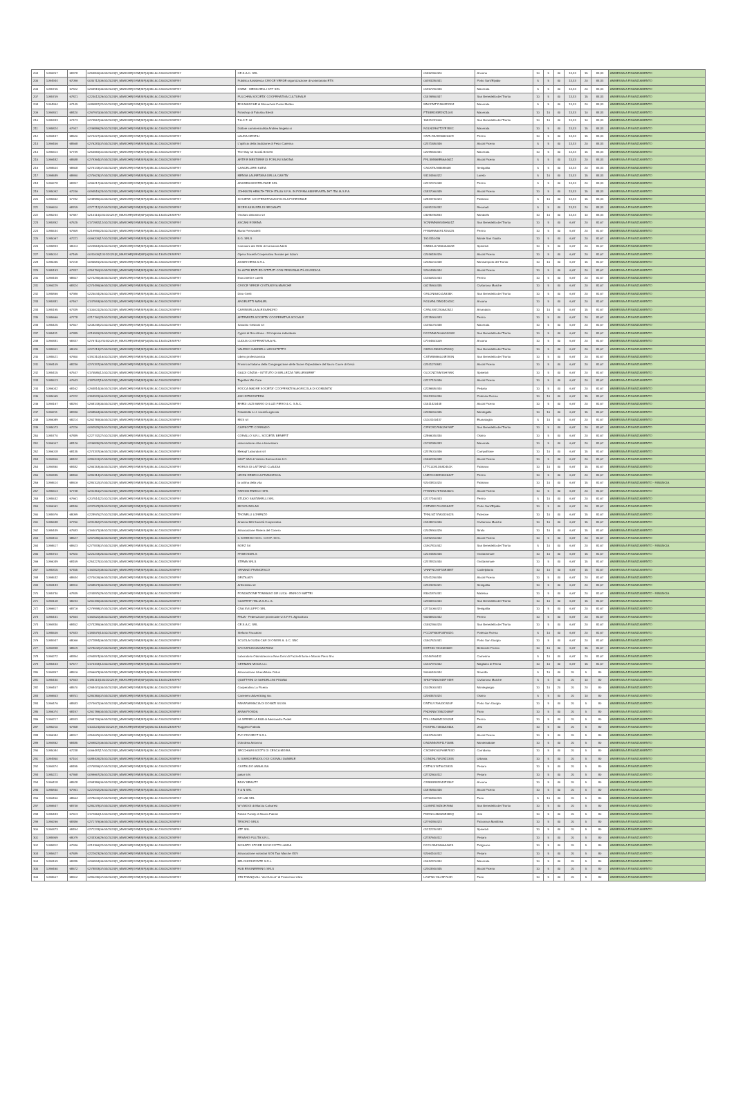| 204 | 1096257 | 68378 | 0259805/04/03/2024/R_MARCHE/GRM/SIP/A/380.50.130/2023/SIP/97 | CE.S.A.C. SRL | 01552360420 | Ancona | 10 | 5 | 40 | 13,33 | 15 | 83,33 | AMMESSA A FINANZIAMENTO |
| 205 | 1094944 | 67096 | 0030712/09/01/2024/R_MARCHE/GRM/SIP/A/380.50.130/2023/SIP/97 | Pubblica Assistenza CROCE VERDE organizzazione di volontariato ETS | 00393280441 | Porto Sant'Elpidio | 5 | 5 | 40 | 13,33 | 20 | 83,33 | AMMESSA A FINANZIAMENTO |
| 206 | 1095705 | 67822 | 0263919/05/03/2024/R_MARCHE/GRM/SIP/A/380.50.130/2023/SIP/97 | IOMMI - MENICHELLI STP SRL | 01967290436 | Macerata | 5 | 5 | 40 | 13,33 | 20 | 83,33 | AMMESSA A FINANZIAMENTO |
| 207 | 1095709 | 67821 | 0224012/26/02/2024/R_MARCHE/GRM/SIP/A/380.50.130/2023/SIP/97 | PULCHRA SOCIETA' COOPERATIVA CULTURALE | 01576860447 | San Benedetto del Tronto | 10 | 5 | 40 | 13,33 | 15 | 83,33 | AMMESSA A FINANZIAMENTO |
| 208 | 1094994 | 67149 | 0085887/22/01/2024/R_MARCHE/GRM/SIP/A/380.50.130/2023/SIP/97 | EDILMARCHE di Monachesi Paolo Matteo | MNCPMT71M02E783J | Macerata | 5 | 5 | 40 | 13,33 | 20 | 83,33 | AMMESSA A FINANZIAMENTO |
| 209 | 1096301 | 68420 | 0267970/05/03/2024/R_MARCHE/GRM/SIP/A/380.50.130/2023/SIP/97 | Fotoshop di Fatusha Blerdi | FTSBRD83E29Z100G | Macerata | 10 | 10 | 40 | 13,33 | 10 | 83,33 | AMMESSA A FINANZIAMENTO |
| 210 | 1095333 | 67473 | 0274557/06/03/2024/R_MARCHE/GRM/SIP/A/380.50.130/2023/SIP/97 | T.A.C.T. srl | 15821231006 | San Benedetto del Tronto | 10 | 10 | 40 | 13,33 | 10 | 83,33 | AMMESSA A FINANZIAMENTO |
| 211 | 1095824 | 67947 | 0246886/29/02/2024/R_MARCHE/GRM/SIP/A/380.50.130/2023/SIP/97 | Dottore commercialista Andrea Angelucci | NGLNDR67T27E783C | Macerata | 10 | 5 | 40 | 13,33 | 15 | 83,33 | AMMESSA A FINANZIAMENTO |
| 212 | 1096437 | 68520 | 0274227/06/03/2024/R_MARCHE/GRM/SIP/A/380.50.130/2023/SIP/97 | LAURA GENTILI | GNTLRA78H65D542R | Fermo | 10 | 5 | 40 | 13,33 | 15 | 83,33 | AMMESSA A FINANZIAMENTO |
| 213 | 1096456 | 68568 | 0276281/07/03/2024/R_MARCHE/GRM/SIP/A/380.50.130/2023/SIP/97 | L'opificio della tradizione di Pesci Caterina | 02371580446 | Ascoli Piceno | 5 | 5 | 40 | 13,33 | 20 | 83,33 | AMMESSA A FINANZIAMENTO |
| 214 | 1095614 | 67739 | 0254659/01/03/2024/R_MARCHE/GRM/SIP/A/380.50.130/2023/SIP/97 | The Way srl Socità Benefit | 02099640431 | Macerata | 10 | 5 | 40 | 13,33 | 15 | 83,33 | AMMESSA A FINANZIAMENTO |
| 215 | 1096482 | 68588 | 0279364/07/03/2024/R_MARCHE/GRM/SIP/A/380.50.130/2023/SIP/97 | ARTE E MESTIERE DI FORLINI SIMONA | FRLSMN68E56A462Z | Ascoli Piceno | 5 | 5 | 40 | 13,33 | 20 | 83,33 | AMMESSA A FINANZIAMENTO |
| 216 | 1096504 | 68608 | 0276143/07/03/2024/R_MARCHE/GRM/SIP/A/380.50.130/2023/SIP/97 | CANCELLIERI KATIA | CNCKTA76B59I608I | Senigallia | 5 | 5 | 40 | 13,33 | 20 | 83,33 | AMMESSA A FINANZIAMENTO |
| 217 | 1096589 | 68690 | 0275623/07/03/2024/R_MARCHE/GRM/SIP/A/380.50.130/2023/SIP/97 | MENSA LAURETANA DELLA CARITA' | 93134460422 | Loreto | 5 | 10 | 40 | 13,33 | 15 | 83,33 | AMMESSA A FINANZIAMENTO |
| 218 | 1096278 | 68397 | 0265217/05/03/2024/R_MARCHE/GRM/SIP/A/380.50.130/2023/SIP/97 | ANDREA MONTELPARE SRL | 02372970448 | Fermo | 5 | 5 | 40 | 13,33 | 20 | 83,33 | AMMESSA A FINANZIAMENTO |
| 219 | 1095092 | 67246 | 0094515/24/01/2024/R_MARCHE/GRM/SIP/A/380.50.130/2023/SIP/97 | JOHNSON HEALTH TECH ITALIA S.P.A. IN FORMA ABBREVIATA JHT ITALIA S.P.A. | 01837060449 | Ascoli Piceno | 10 | 5 | 40 | 13,33 | 15 | 83,33 | AMMESSA A FINANZIAMENTO |
| 220 | 1095662 | 67782 | 0248985/01/03/2024/R_MARCHE/GRM/SIP/A/380.50.130/2023/SIP/97 | SOCIETA' COOPERATIVA AGRICOLA FORESTALE | 02833730423 | Fabriano | 5 | 10 | 40 | 13,33 | 15 | 83,33 | AMMESSA A FINANZIAMENTO |
| 221 | 1096610 | 68709 | 0277712/07/03/2024/R_MARCHE/GRM/SIP/A/380.50.130/2023/SIP/97 | IRCER ASSUNTA DI RECANATI | 00091240432 | Recanati | 5 | 5 | 40 | 13,33 | 20 | 83,33 | AMMESSA A FINANZIAMENTO |
| 222 | 1095244 | 67387 | 0214114/22/02/2024/R_MARCHE/GRM/SIP/A/380.50.130/2023/SIP/97 | Onofaro Antonino srl | 03095780833 | Mondolfo | 10 | 10 | 40 | 13,33 | 10 | 83,33 | AMMESSA A FINANZIAMENTO |
| 223 | 1095392 | 67525 | 0171982/12/02/2024/R_MARCHE/GRM/SIP/A/380.50.130/2023/SIP/97 | ASCANI ROMINA | SCNRMN69S45H501Z | San Benedetto del Tronto | 10 | 5 | 40 | 6,67 | 20 | 81,67 | AMMESSA A FINANZIAMENTO |
| 224 | 1095534 | 67659 | 0219995/24/02/2024/R_MARCHE/GRM/SIP/A/380.50.130/2023/SIP/97 | Mario Piersantelli | PRSMRA64R17D542S | Fermo | 10 | 5 | 40 | 6,67 | 20 | 81,67 | AMMESSA A FINANZIAMENTO |
| 225 | 1095067 | 67221 | 0066209/17/01/2024/R_MARCHE/GRM/SIP/A/380.50.130/2023/SIP/97 | B.G. SRLS | 1914310436 | Monte San Giusto | 10 | 5 | 40 | 6,67 | 20 | 81,67 | AMMESSA A FINANZIAMENTO |
| 226 | 1095893 | 68014 | 0224553/26/02/2024/R_MARCHE/GRM/SIP/A/380.50.130/2023/SIP/97 | Camaioni dal 1930 di Camaioni Adele | CMNDLA72B60A462M | Spinetoli | 10 | 5 | 40 | 6,67 | 20 | 81,67 | AMMESSA A FINANZIAMENTO |
| 227 | 1095014 | 67169 | 0041005/11/01/2024/R_MARCHE/GRM/SIP/A/380.50.130/2023/SIP/97 | Opera Società Cooperativa Sociale per Azioni | 02036180426 | Ascoli Piceno | 10 | 5 | 40 | 6,67 | 20 | 81,67 | AMMESSA A FINANZIAMENTO |
| 228 | 1095065 | 67218 | 0095581/24/01/2024/R_MARCHE/GRM/SIP/A/380.50.130/2023/SIP/97 | ASSIRIVIERA S.R.L. | 02480210448 | Monsampolo del Tronto | 10 | 10 | 40 | 6,67 | 15 | 81,67 | AMMESSA A FINANZIAMENTO |
| 229 | 1095193 | 67337 | 0254790/01/03/2024/R_MARCHE/GRM/SIP/A/380.50.130/2023/SIP/97 | 10-ALTRI ENTI ED ISTITUTI CON PERSONALITà GIURIDICA | 92004980444 | Ascoli Piceno | 10 | 5 | 40 | 6,67 | 20 | 81,67 | AMMESSA A FINANZIAMENTO |
| 230 | 1096446 | 68557 | 0274295/06/03/2024/R_MARCHE/GRM/SIP/A/380.50.130/2023/SIP/97 | finocchietti e carelli | 01350820443 | Fermo | 10 | 5 | 40 | 6,67 | 20 | 81,67 | AMMESSA A FINANZIAMENTO |
| 231 | 1096229 | 68324 | 0274499/06/03/2024/R_MARCHE/GRM/SIP/A/380.50.130/2023/SIP/97 | CROCE VERDE CIVITANOVA MARCHE | 00275600435 | Civitanova Marche | 10 | 5 | 40 | 6,67 | 20 | 81,67 | AMMESSA A FINANZIAMENTO |
| 232 | 1095866 | 67986 | 0225044/26/02/2024/R_MARCHE/GRM/SIP/A/380.50.130/2023/SIP/97 | Dino Grelli | GRLDNI56C01A335K | San Benedetto del Tronto | 10 | 5 | 40 | 6,67 | 20 | 81,67 | AMMESSA A FINANZIAMENTO |
| 233 | 1095381 | 67467 | 0147593/05/02/2024/R_MARCHE/GRM/SIP/A/380.50.130/2023/SIP/97 | ANGELETTI MANUEL | NGLMNL78M24C615C | Ancona | 10 | 5 | 40 | 6,67 | 20 | 81,67 | AMMESSA A FINANZIAMENTO |
| 234 | 1095195 | 67339 | 0100001/25/01/2024/R_MARCHE/GRM/SIP/A/380.50.130/2023/SIP/97 | CARINGELLA ALESSANDRO | CRNLSN72S06A252J | Amandola | 10 | 10 | 40 | 6,67 | 15 | 81,67 | AMMESSA A FINANZIAMENTO |
| 235 | 1095666 | 67778 | 0217760/23/02/2024/R_MARCHE/GRM/SIP/A/380.50.130/2023/SIP/97 | ARTEMISTA SOCIETA' COOPERATIVA SOCIALE | 02275900443 | Fermo | 10 | 5 | 40 | 6,67 | 20 | 81,67 | AMMESSA A FINANZIAMENTO |
| 236 | 1095425 | 67557 | 0208248/21/02/2024/R_MARCHE/GRM/SIP/A/380.50.130/2023/SIP/97 | Sanatrix Gestioni srl | 01490070438 | Macerata | 10 | 5 | 40 | 6,67 | 20 | 81,67 | AMMESSA A FINANZIAMENTO |
| 237 | 1095411 | 67389 | 0219926/24/02/2024/R_MARCHE/GRM/SIP/A/380.50.130/2023/SIP/97 | Cypris di Ricci Anna - DI Impresa individuale | RCCNNA76L66G920W | San Benedetto del Tronto | 10 | 5 | 40 | 6,67 | 20 | 81,67 | AMMESSA A FINANZIAMENTO |
| 238 | 1096381 | 68337 | 0276711/07/03/2024/R_MARCHE/GRM/SIP/A/380.50.130/2023/SIP/97 | LUDUS COOPERATIVA A RL | 07164551009 | Ancona | 10 | 5 | 40 | 6,67 | 20 | 81,67 | AMMESSA A FINANZIAMENTO |
| 239 | 1095901 | 68020 | 0227213/27/02/2024/R_MARCHE/GRM/SIP/A/380.50.130/2023/SIP/97 | VALERIO GABRIELLI ARCHITETTO | GBRVLR55D10F591Q | San Benedetto del Tronto | 10 | 5 | 40 | 6,67 | 20 | 81,67 | AMMESSA A FINANZIAMENTO |
| 240 | 1095521 | 67650 | 0191310/16/02/2024/R_MARCHE/GRM/SIP/A/380.50.130/2023/SIP/97 | Libero professionista | CSTMSM66L04E783N | San Benedetto del Tronto | 10 | 5 | 40 | 6,67 | 20 | 81,67 | AMMESSA A FINANZIAMENTO |
| 241 | 1096109 | 68236 | 0270337/06/03/2024/R_MARCHE/GRM/SIP/A/380.50.130/2023/SIP/97 | Provincia Italiana della Congregazione delle Suore Ospedaliere del Sacro Cuore di Gesù | 02341270581 | Ascoli Piceno | 10 | 5 | 40 | 6,67 | 20 | 81,67 | AMMESSA A FINANZIAMENTO |
| 242 | 1095415 | 67547 | 0175585/12/02/2024/R_MARCHE/GRM/SIP/A/380.50.130/2023/SIP/97 | GALDI CINZIA – ISTITUTO DI BELLEZZA "BELLESSERE" | GLDCNZ75M70H769X | Spinetoli | 10 | 5 | 40 | 6,67 | 20 | 81,67 | AMMESSA A FINANZIAMENTO |
| 243 | 1095513 | 67643 | 0187537/15/02/2024/R_MARCHE/GRM/SIP/A/380.50.130/2023/SIP/97 | Together We Care | 02277120446 | Ascoli Piceno | 10 | 5 | 40 | 6,67 | 20 | 81,67 | AMMESSA A FINANZIAMENTO |
| 244 | 1096042 | 68162 | 0263814/05/03/2024/R_MARCHE/GRM/SIP/A/380.50.130/2023/SIP/97 | ROCCA MADRE SOCIETA' COOPERATIVA AGRICOLA DI COMUNITA' | 02286580440 | Pedaso | 10 | 5 | 40 | 6,67 | 20 | 81,67 | AMMESSA A FINANZIAMENTO |
| 245 | 1095069 | 67222 | 0153931/06/02/2024/R_MARCHE/GRM/SIP/A/380.50.130/2023/SIP/97 | ASD RITMOSFERA | 91013200430 | Potenza Picena | 10 | 10 | 40 | 6,67 | 15 | 81,67 | AMMESSA A FINANZIAMENTO |
| 246 | 1096167 | 68294 | 0268143/05/03/2024/R_MARCHE/GRM/SIP/A/380.50.130/2023/SIP/97 | EREDI LUZI MARIO DI LUZI PIERO & C. S.N.C. | 01511420448 | Ascoli Piceno | 10 | 5 | 40 | 6,67 | 20 | 81,67 | AMMESSA A FINANZIAMENTO |
| 247 | 1096211 | 68336 | 0268564/05/03/2024/R_MARCHE/GRM/SIP/A/380.50.130/2023/SIP/97 | Patasibilla s.r.l. società agricola | 02286200445 | Montegallo | 10 | 10 | 40 | 6,67 | 15 | 81,67 | AMMESSA A FINANZIAMENTO |
| 248 | 1096089 | 68214 | 0262759/05/03/2024/R_MARCHE/GRM/SIP/A/380.50.130/2023/SIP/97 | MGS srl | 01104140437 | Esanatoglia | 5 | 10 | 40 | 6,67 | 20 | 81,67 | AMMESSA A FINANZIAMENTO |
| 249 | 1095073 | 67226 | 0092929/24/01/2024/R_MARCHE/GRM/SIP/A/380.50.130/2023/SIP/97 | CAPRIOTTI CORRADO | CPRCRD79B02H769T | San Benedetto del Tronto | 10 | 5 | 40 | 6,67 | 20 | 81,67 | AMMESSA A FINANZIAMENTO |
| 250 | 1095770 | 67889 | 0227742/27/02/2024/R_MARCHE/GRM/SIP/A/380.50.130/2023/SIP/97 | CORALLO S.R.L. SOCIETA' BENEFIT | 02866030430 | Osimo | 10 | 5 | 40 | 6,67 | 20 | 81,67 | AMMESSA A FINANZIAMENTO |
| 251 | 1096007 | 68126 | 0246845/29/02/2024/R_MARCHE/GRM/SIP/A/380.50.130/2023/SIP/97 | associazione cibo e benessere | 01792980433 | Macerata | 10 | 5 | 40 | 6,67 | 20 | 81,67 | AMMESSA A FINANZIAMENTO |
| 252 | 1096018 | 68135 | 0274337/06/03/2024/R_MARCHE/GRM/SIP/A/380.50.130/2023/SIP/97 | Mekopf Laboratori srl | 02379010446 | Campofilone | 10 | 10 | 40 | 6,67 | 15 | 81,67 | AMMESSA A FINANZIAMENTO |
| 253 | 1096306 | 68422 | 0280201/07/03/2024/R_MARCHE/GRM/SIP/A/380.50.130/2023/SIP/97 | HALT SAS di Valerio Borzacchini & C. | 01562240448 | Ascoli Piceno | 10 | 5 | 40 | 6,67 | 20 | 81,67 | AMMESSA A FINANZIAMENTO |
| 254 | 1096360 | 68482 | 0265153/05/03/2024/R_MARCHE/GRM/SIP/A/380.50.130/2023/SIP/97 | HORUS DI LATTANZI CLAUDIA | LTTCLD81D58D451K | Fabriano | 10 | 10 | 40 | 6,67 | 15 | 81,67 | AMMESSA A FINANZIAMENTO |
| 255 | 1096335 | 68456 | 0280314/07/03/2024/R_MARCHE/GRM/SIP/A/380.50.130/2023/SIP/97 | LEONI REBECCA FRANCESCA | LNERCC88R44D542T | Fermo | 10 | 5 | 40 | 6,67 | 20 | 81,67 | AMMESSA A FINANZIAMENTO |
| 256 | 1096514 | 68616 | 0280102/07/03/2024/R_MARCHE/GRM/SIP/A/380.50.130/2023/SIP/97 | la collina della vita | 92043810420 | Fabriano | 10 | 10 | 40 | 6,67 | 15 | 81,67 | AMMESSA A FINANZIAMENTO - RINUNCIA |
| 257 | 1095613 | 67738 | 0231351/27/02/2024/R_MARCHE/GRM/SIP/A/380.50.130/2023/SIP/97 | PARISSI ENRICO SPA | PRSNRC75T09A462C | Ascoli Piceno | 10 | 5 | 40 | 6,67 | 20 | 81,67 | AMMESSA A FINANZIAMENTO |
| 258 | 1095532 | 67661 | 0207514/21/02/2024/R_MARCHE/GRM/SIP/A/380.50.130/2023/SIP/97 | STUDIO SANTARELLI SRL | 02177160443 | Fermo | 5 | 10 | 40 | 6,67 | 20 | 81,67 | AMMESSA A FINANZIAMENTO |
| 259 | 1096061 | 68186 | 0237578/28/02/2024/R_MARCHE/GRM/SIP/A/380.50.130/2023/SIP/97 | MCSOUNDLAB | CSTMRC73L28D542Z | Porto Sant'Elpidio | 10 | 5 | 40 | 6,67 | 20 | 81,67 | AMMESSA A FINANZIAMENTO |
| 260 | 1095976 | 68099 | 0228975/27/02/2024/R_MARCHE/GRM/SIP/A/380.50.130/2023/SIP/97 | TRONELLI LORENZO | TRNLNZ77M01D542S | Falerone | 10 | 10 | 40 | 6,67 | 15 | 81,67 | AMMESSA A FINANZIAMENTO |
| 261 | 1095638 | 67760 | 0231452/27/02/2024/R_MARCHE/GRM/SIP/A/380.50.130/2023/SIP/97 | Arianna Bitti Società Cooperativa | 01948210446 | Civitanova Marche | 10 | 10 | 40 | 6,67 | 15 | 81,67 | AMMESSA A FINANZIAMENTO |
| 262 | 1095449 | 67583 | 0164071/08/02/2024/R_MARCHE/GRM/SIP/A/380.50.130/2023/SIP/97 | Associazione Riviera del Conero | 02029900426 | Sirolo | 10 | 10 | 40 | 6,67 | 15 | 81,67 | AMMESSA A FINANZIAMENTO |
| 263 | 1096410 | 68527 | 0267085/05/03/2024/R_MARCHE/GRM/SIP/A/380.50.130/2023/SIP/97 | IL SORRISO SOC. COOP. SOC. | 01992200442 | Ascoli Piceno | 10 | 5 | 40 | 6,67 | 20 | 81,67 | AMMESSA A FINANZIAMENTO |
| 264 | 1096517 | 68623 | 0277833/07/03/2024/R_MARCHE/GRM/SIP/A/380.50.130/2023/SIP/97 | NORZ Srl | 01907810442 | San Benedetto del Tronto | 5 | 10 | 40 | 6,67 | 20 | 81,67 | AMMESSA A FINANZIAMENTO - RINUNCIA |
| 265 | 1095704 | 67820 | 0220243/25/02/2024/R_MARCHE/GRM/SIP/A/380.50.130/2023/SIP/97 | PRIMOSSRLS | 02234480446 | Grottammare | 10 | 10 | 40 | 6,67 | 15 | 81,67 | AMMESSA A FINANZIAMENTO |
| 266 | 1096039 | 68159 | 0254227/01/03/2024/R_MARCHE/GRM/SIP/A/380.50.130/2023/SIP/97 | STEMA SRLS | 02378320440 | Grottammare | 10 | 5 | 40 | 6,67 | 15 | 81,67 | AMMESSA A FINANZIAMENTO |
| 267 | 1095315 | 67455 | 0162822/08/02/2024/R_MARCHE/GRM/SIP/A/380.50.130/2023/SIP/97 | VENANZI FRANCESCO | VNNFNC93P15E388T | Castelplanio | 10 | 10 | 40 | 6,67 | 15 | 81,67 | AMMESSA A FINANZIAMENTO |
| 268 | 1096532 | 68634 | 0274009/06/03/2024/R_MARCHE/GRM/SIP/A/380.50.130/2023/SIP/97 | DELTA ADV | 92041260446 | Ascoli Piceno | 10 | 5 | 40 | 6,67 | 20 | 81,67 | AMMESSA A FINANZIAMENTO |
| 269 | 1096183 | 68310 | 0268573/05/03/2024/R_MARCHE/GRM/SIP/A/380.50.130/2023/SIP/97 | Arthemisia srl | 02323230421 | Senigallia | 10 | 5 | 40 | 6,67 | 20 | 81,67 | AMMESSA A FINANZIAMENTO |
| 270 | 1095730 | 67849 | 0244875/29/02/2024/R_MARCHE/GRM/SIP/A/380.50.130/2023/SIP/97 | FONDAZIONE TOMMASO DE LUCA - ENRICO MATTEI | 83001870431 | Matelica | 10 | 5 | 40 | 6,67 | 20 | 81,67 | AMMESSA A FINANZIAMENTO - RINUNCIA |
| 271 | 1096108 | 68234 | 0261335/04/03/2024/R_MARCHE/GRM/SIP/A/380.50.130/2023/SIP/97 | GASPERT ITALIA S.R.L.S. | 02356910444 | San Benedetto del Tronto | 10 | 10 | 40 | 6,67 | 15 | 81,67 | AMMESSA A FINANZIAMENTO |
| 272 | 1096617 | 68716 | 0279998/07/03/2024/R_MARCHE/GRM/SIP/A/380.50.130/2023/SIP/97 | CNA SVILUPPO SRL | 02710060423 | Senigallia | 10 | 5 | 40 | 6,67 | 20 | 81,67 | AMMESSA A FINANZIAMENTO |
| 273 | 1095431 | 67564 | 0162520/08/02/2024/R_MARCHE/GRM/SIP/A/380.50.130/2023/SIP/97 | FNUA - Federazione provinciale U.S.P.P.I. Agricoltura | 90058320442 | Fermo | 10 | 5 | 40 | 6,67 | 20 | 81,67 | AMMESSA A FINANZIAMENTO |
| 274 | 1096330 | 68452 | 0273289/06/03/2024/R_MARCHE/GRM/SIP/A/380.50.130/2023/SIP/97 | CE.S.A.C. SRL | 01552360420 | San Benedetto del Tronto | 10 | 5 | 40 | 6,67 | 20 | 81,67 | AMMESSA A FINANZIAMENTO |
| 275 | 1095506 | 67633 | 0184579/14/02/2024/R_MARCHE/GRM/SIP/A/380.50.130/2023/SIP/97 | Stefano Paccaloni | PCCSFN63P03F632G | Potenza Picena | 5 | 10 | 40 | 6,67 | 20 | 81,67 | AMMESSA A FINANZIAMENTO |
| 276 | 1095947 | 68066 | 0272884/06/03/2024/R_MARCHE/GRM/SIP/A/380.50.130/2023/SIP/97 | SCUOLA GUIDA CAR DI ONORI A. & C. SNC | 01507520441 | Porto San Giorgio | 10 | 5 | 40 | 6,67 | 20 | 81,67 | AMMESSA A FINANZIAMENTO |
| 277 | 1096398 | 68519 | 0278042/07/03/2024/R_MARCHE/GRM/SIP/A/380.50.130/2023/SIP/97 | 573 KATIUSCIA BASTIANI | BSTKSC73C45I366H | Belmonte Piceno | 10 | 10 | 40 | 6,67 | 15 | 81,67 | AMMESSA A FINANZIAMENTO |
| 278 | 1096272 | 68394 | 0264874/05/03/2024/R_MARCHE/GRM/SIP/A/380.50.130/2023/SIP/97 | Laboratorio Odontotecnico New Dent di Pazzelli Ilario e Moroni Piero Snc | 01146760432 | Camerino | 5 | 10 | 40 | 6,67 | 20 | 81,67 | AMMESSA A FINANZIAMENTO |
| 279 | 1095443 | 67577 | 0174343/12/02/2024/R_MARCHE/GRM/SIP/A/380.50.130/2023/SIP/97 | GERMANI MODA s.r.l. | 01347970442 | Magliano di Tenna | 10 | 10 | 40 | 6,67 | 15 | 81,67 | AMMESSA A FINANZIAMENTO |
| 280 | 1096397 | 68516 | 0266673/05/03/2024/R_MARCHE/GRM/SIP/A/380.50.130/2023/SIP/97 | Associazione LiberaMusa Onlus | 90060440444 | Smerillo | 5 | 10 | 40 | 20 | 5 | 80 | AMMESSA A FINANZIAMENTO |
| 281 | 1095430 | 67563 | 0185113/14/02/2024/R_MARCHE/GRM/SIP/A/380.50.130/2023/SIP/97 | QUATTRINI DI SARDELLINI PISANA | SRDPSN60S48F749R | Civitanova Marche | 5 | 5 | 40 | 20 | 10 | 80 | AMMESSA A FINANZIAMENTO |
| 282 | 1096457 | 68570 | 0268470/05/03/2024/R_MARCHE/GRM/SIP/A/380.50.130/2023/SIP/97 | Cooperativa La Picena | 01029000443 | Montegiorgio | 10 | 10 | 20 | 20 | 20 | 80 | AMMESSA A FINANZIAMENTO |
| 283 | 1096653 | 68751 | 0280355/07/03/2024/R_MARCHE/GRM/SIP/A/380.50.130/2023/SIP/97 | Canenero Advertising snc | 02063570424 | Osimo | 5 | 5 | 40 | 20 | 10 | 80 | AMMESSA A FINANZIAMENTO |
| 284 | 1096476 | 68583 | 0274672/06/03/2024/R_MARCHE/GRM/SIP/A/380.50.130/2023/SIP/97 | PARAFARMACIA DI DONATI SILVIA | DNTSLV79A43G920P | Porto San Giorgio | 10 | 5 | 40 | 20 | 5 | 80 | AMMESSA A FINANZIAMENTO |
| 285 | 1096074 | 68197 | 0261786/04/03/2024/R_MARCHE/GRM/SIP/A/380.50.130/2023/SIP/97 | ANNA FIONDA | FNDNNA73S52D086F | Fano | 10 | 5 | 40 | 20 | 5 | 80 | AMMESSA A FINANZIAMENTO |
| 286 | 1096217 | 68343 | 0268726/06/03/2024/R_MARCHE/GRM/SIP/A/380.50.130/2023/SIP/97 | LA SPERELLA B&B di Alessandro Fedeli | FDLLSN68M22G920E | Fermo | 10 | 5 | 40 | 20 | 5 | 80 | AMMESSA A FINANZIAMENTO |
| 287 | 1095210 | 67358 | 0101124/25/01/2024/R_MARCHE/GRM/SIP/A/380.50.130/2023/SIP/97 | Ruggiero Fabiola | RGGFBL71B45A345A | Jesi | 10 | 5 | 40 | 20 | 5 | 80 | AMMESSA A FINANZIAMENTO |
| 288 | 1096084 | 68207 | 0254675/01/03/2024/R_MARCHE/GRM/SIP/A/380.50.130/2023/SIP/97 | FVC PROJECT S.R.L. | 01537540443 | Ascoli Piceno | 10 | 5 | 40 | 20 | 5 | 80 | AMMESSA A FINANZIAMENTO |
| 289 | 1096362 | 68485 | 0269822/06/03/2024/R_MARCHE/GRM/SIP/A/380.50.130/2023/SIP/97 | D'Andrea Antonino | DNDNNN78P11F158B | Montelabbate | 10 | 5 | 40 | 20 | 5 | 80 | AMMESSA A FINANZIAMENTO |
| 290 | 1095084 | 67238 | 0066487/17/01/2024/R_MARCHE/GRM/SIP/A/380.50.130/2023/SIP/97 | SECCHIARI BOOTS DI CESCA MOIRA | CSCMRO61P69E783O | Corridonia | 10 | 5 | 40 | 20 | 5 | 80 | AMMESSA A FINANZIAMENTO |
| 291 | 1094950 | 67104 | 0088409/23/01/2024/R_MARCHE/GRM/SIP/A/380.50.130/2023/SIP/97 | IL GIARDIVENDOLO DI CIGNALI DANIELE | CGNDNL70R29Z133S | Urbania | 10 | 5 | 40 | 20 | 5 | 80 | AMMESSA A FINANZIAMENTO |
| 292 | 1096374 | 68495 | 0275836/07/03/2024/R_MARCHE/GRM/SIP/A/380.50.130/2023/SIP/97 | CASTALDO ANNALISA | CSTNLS76T50C933S | Pesaro | 10 | 5 | 40 | 20 | 5 | 80 | AMMESSA A FINANZIAMENTO |
| 293 | 1095221 | 67368 | 0099667/25/01/2024/R_MARCHE/GRM/SIP/A/380.50.130/2023/SIP/97 | pakar srls | 02732600412 | Pesaro | 10 | 5 | 40 | 20 | 5 | 80 | AMMESSA A FINANZIAMENTO |
| 294 | 1096418 | 68528 | 0268386/05/03/2024/R_MARCHE/GRM/SIP/A/380.50.130/2023/SIP/97 | EASY BEAUTY | CRSBBR81R43F335P | Ancona | 10 | 5 | 40 | 20 | 5 | 80 | AMMESSA A FINANZIAMENTO |
| 295 | 1095840 | 67961 | 0221942/26/02/2024/R_MARCHE/GRM/SIP/A/380.50.130/2023/SIP/97 | T & N SRL | 01875850446 | Ascoli Piceno | 10 | 5 | 40 | 20 | 5 | 80 | AMMESSA A FINANZIAMENTO |
| 296 | 1096450 | 68564 | 0278009/07/03/2024/R_MARCHE/GRM/SIP/A/380.50.130/2023/SIP/97 | GZ LAB SRL | 02750450419 | Fano | 5 | 10 | 40 | 20 | 5 | 80 | AMMESSA A FINANZIAMENTO |
| 297 | 1096647 | 68746 | 0280278/07/03/2024/R_MARCHE/GRM/SIP/A/380.50.130/2023/SIP/97 | W VIAGGI di Marzia Calvaresi | CLVMRZ76Z61H769A | San Benedetto del Tronto | 10 | 5 | 40 | 20 | 5 | 80 | AMMESSA A FINANZIAMENTO |
| 298 | 1095483 | 67613 | 0172656/12/02/2024/R_MARCHE/GRM/SIP/A/380.50.130/2023/SIP/97 | Fabrizi Family di Nicola Fabrizi | FBRNCL85M25E388Q | Jesi | 10 | 5 | 40 | 20 | 5 | 80 | AMMESSA A FINANZIAMENTO |
| 299 | 1096266 | 68386 | 0271776/06/03/2024/R_MARCHE/GRM/SIP/A/380.50.130/2023/SIP/97 | TESORO SRLS | 02794390423 | Falconara Marittima | 10 | 5 | 40 | 20 | 5 | 80 | AMMESSA A FINANZIAMENTO |
| 300 | 1096373 | 68494 | 0271243/06/03/2024/R_MARCHE/GRM/SIP/A/380.50.130/2023/SIP/97 | ATF SRL | 01212230443 | Spinetoli | 10 | 5 | 40 | 20 | 5 | 80 | AMMESSA A FINANZIAMENTO |
| 301 | 1095959 | 68079 | 0243306/29/02/2024/R_MARCHE/GRM/SIP/A/380.50.130/2023/SIP/97 | PESARO PULITA S.R.L. | 02787640412 | Pesaro | 10 | 5 | 40 | 20 | 5 | 80 | AMMESSA A FINANZIAMENTO |
| 302 | 1095812 | 67936 | 0213366/22/02/2024/R_MARCHE/GRM/SIP/A/380.50.130/2023/SIP/97 | INCANTO STORE DI RICCOTTI LAURA | RCCLRA81A66A462S | Folignano | 10 | 5 | 40 | 20 | 5 | 80 | AMMESSA A FINANZIAMENTO |
| 303 | 1095627 | 67589 | 0222623/26/02/2024/R_MARCHE/GRM/SIP/A/380.50.130/2023/SIP/97 | Associazione volontari SOS Taxi Marche ODV | 92064100412 | Pesaro | 10 | 5 | 40 | 20 | 5 | 80 | AMMESSA A FINANZIAMENTO |
| 304 | 1096159 | 68285 | 0265594/05/03/2024/R_MARCHE/GRM/SIP/A/380.50.130/2023/SIP/97 | BELOHORIZONTE S.R.L. | 01612870434 | Macerata | 10 | 5 | 40 | 20 | 5 | 80 | AMMESSA A FINANZIAMENTO |
| 305 | 1096460 | 68572 | 0278833/07/03/2024/R_MARCHE/GRM/SIP/A/380.50.130/2023/SIP/97 | HUB ENGINEERING SRLS | 02303940445 | Ascoli Piceno | 10 | 5 | 40 | 20 | 5 | 80 | AMMESSA A FINANZIAMENTO |
| 306 | 1096507 | 68612 | 0280245/07/03/2024/R_MARCHE/GRM/SIP/A/380.50.130/2023/SIP/97 | STA TRANQUILL "da GULLA" di Francesco Uliva | LVUFNC74L29F704R | Fano | 10 | 5 | 40 | 20 | 5 | 80 | AMMESSA A FINANZIAMENTO |